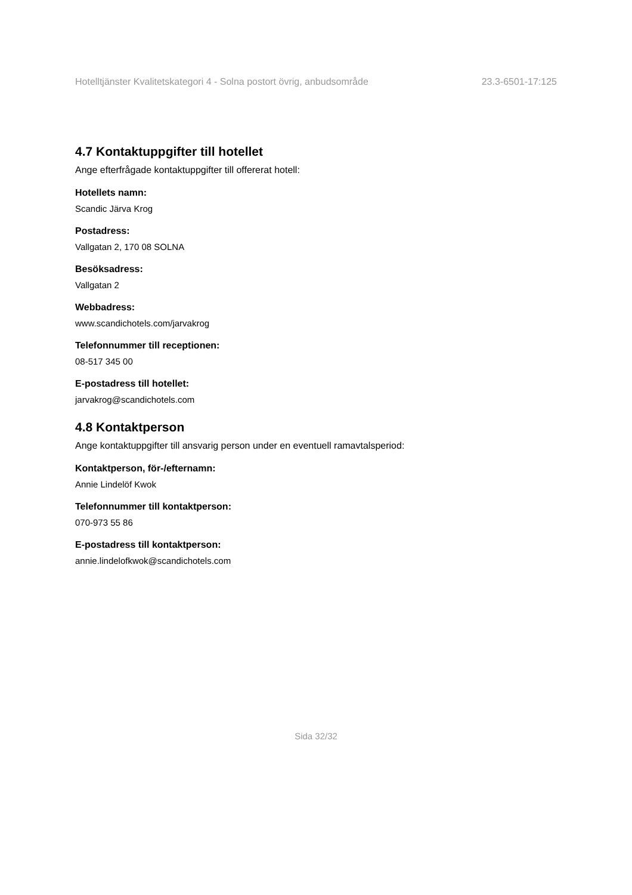Hotelltjänster Kvalitetskategori 4 - Solna postort övrig, anbudsområde 23.3-6501-17:125
4.7 Kontaktuppgifter till hotellet
Ange efterfrågade kontaktuppgifter till offererat hotell:
Hotellets namn:
Scandic Järva Krog
Postadress:
Vallgatan 2, 170 08 SOLNA
Besöksadress:
Vallgatan 2
Webbadress:
www.scandichotels.com/jarvakrog
Telefonnummer till receptionen:
08-517 345 00
E-postadress till hotellet:
jarvakrog@scandichotels.com
4.8 Kontaktperson
Ange kontaktuppgifter till ansvarig person under en eventuell ramavtalsperiod:
Kontaktperson, för-/efternamn:
Annie Lindelöf Kwok
Telefonnummer till kontaktperson:
070-973 55 86
E-postadress till kontaktperson:
annie.lindelofkwok@scandichotels.com
Sida 32/32